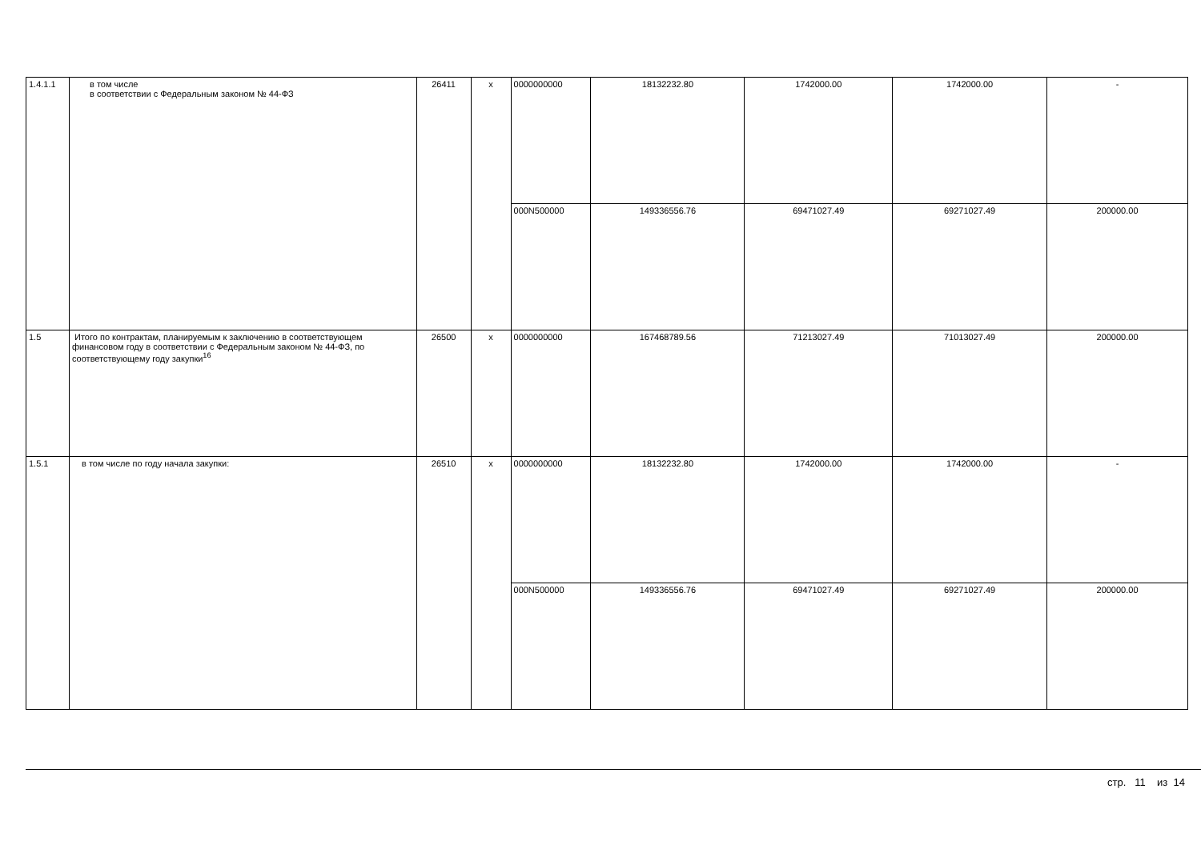| 1.4.1.1 | в том числе в соответствии с Федеральным законом № 44-ФЗ | 26411 | x | 0000000000 | 18132232.80 | 1742000.00 | 1742000.00 | - |
| | | | | 000N500000 | 149336556.76 | 69471027.49 | 69271027.49 | 200000.00 |
| 1.5 | Итого по контрактам, планируемым к заключению в соответствующем финансовом году в соответствии с Федеральным законом № 44-ФЗ, по соответствующему году закупки<sup>16</sup> | 26500 | x | 0000000000 | 167468789.56 | 71213027.49 | 71013027.49 | 200000.00 |
| 1.5.1 | в том числе по году начала закупки: | 26510 | x | 0000000000 | 18132232.80 | 1742000.00 | 1742000.00 | - |
| | | | | 000N500000 | 149336556.76 | 69471027.49 | 69271027.49 | 200000.00 |
стр. 11 из 14